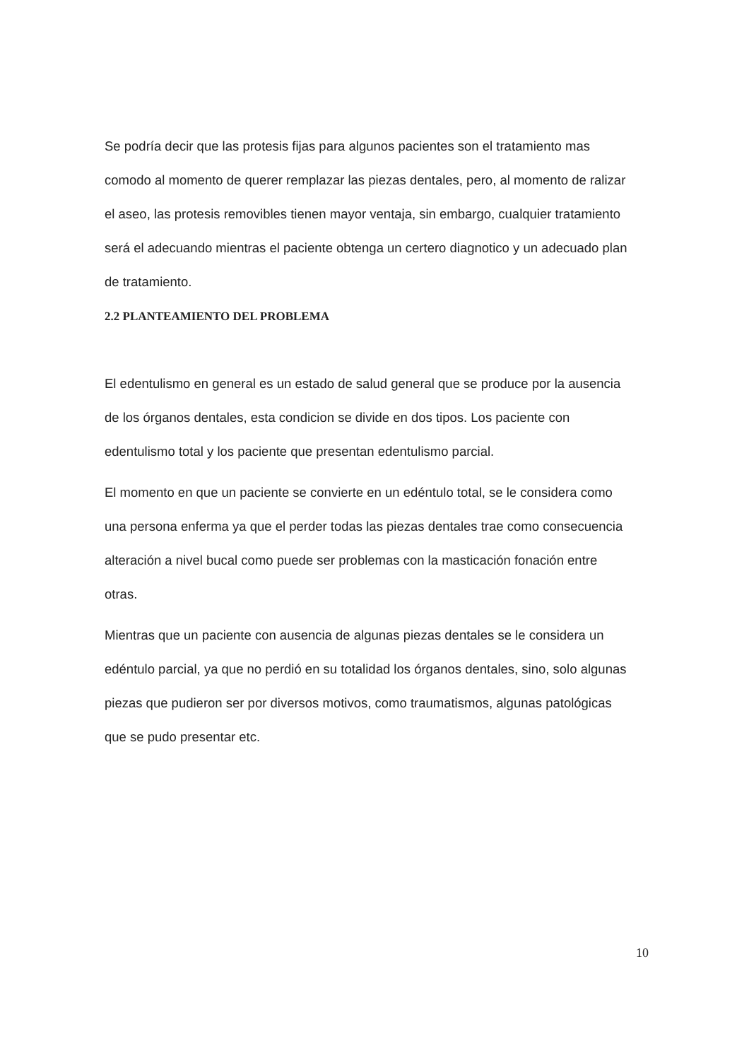Se podría decir que las protesis fijas para algunos pacientes son el tratamiento mas comodo al momento de querer remplazar las piezas dentales, pero, al momento de ralizar el aseo, las protesis removibles tienen mayor ventaja, sin embargo, cualquier tratamiento será el adecuando mientras el paciente obtenga un certero diagnotico y un adecuado plan de tratamiento.
2.2 PLANTEAMIENTO DEL PROBLEMA
El edentulismo en general es un estado de salud general que se produce por la ausencia de los órganos dentales, esta condicion se divide en dos tipos. Los paciente con edentulismo total y los paciente que presentan edentulismo parcial.
El momento en que un paciente se convierte en un edéntulo total, se le considera como una persona enferma ya que el perder todas las piezas dentales trae como consecuencia alteración a nivel bucal como puede ser problemas con la masticación fonación entre otras.
Mientras que un paciente con ausencia de algunas piezas dentales se le considera un edéntulo parcial, ya que no perdió en su totalidad los órganos dentales, sino, solo algunas piezas que pudieron ser por diversos motivos, como traumatismos, algunas patológicas que se pudo presentar etc.
10